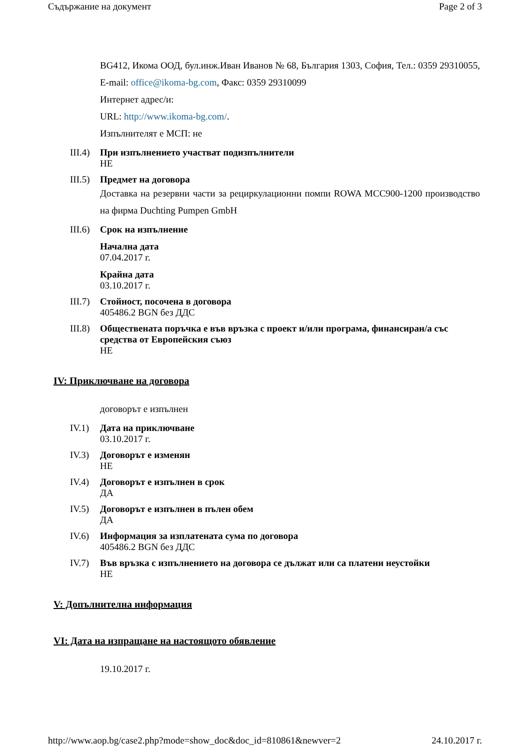Съдържание на документ Page 2 of 3
BG412, Икома ООД, бул.инж.Иван Иванов № 68, България 1303, София, Тел.: 0359 29310055, E-mail: office@ikoma-bg.com, Факс: 0359 29310099
Интернет адрес/и:
URL: http://www.ikoma-bg.com/.
Изпълнителят е МСП: не
III.4)
При изпълнението участват подизпълнители
НЕ
III.5)
Предмет на договора
Доставка на резервни части за рециркулационни помпи ROWA MCC900-1200 производство на фирма Duchting Pumpen GmbH
III.6)
Срок на изпълнение
Начална дата
07.04.2017 г.
Крайна дата
03.10.2017 г.
III.7)
Стойност, посочена в договора
405486.2 BGN без ДДС
III.8)
Обществената поръчка е във връзка с проект и/или програма, финансиран/а със средства от Европейския съюз
НЕ
IV: Приключване на договора
договорът е изпълнен
IV.1) Дата на приключване
03.10.2017 г.
IV.3) Договорът е изменян
НЕ
IV.4) Договорът е изпълнен в срок
ДА
IV.5) Договорът е изпълнен в пълен обем
ДА
IV.6) Информация за изплатената сума по договора
405486.2 BGN без ДДС
IV.7) Във връзка с изпълнението на договора се дължат или са платени неустойки
НЕ
V: Допълнителна информация
VI: Дата на изпращане на настоящото обявление
19.10.2017 г.
http://www.aop.bg/case2.php?mode=show_doc&doc_id=810861&newver=2 24.10.2017 г.